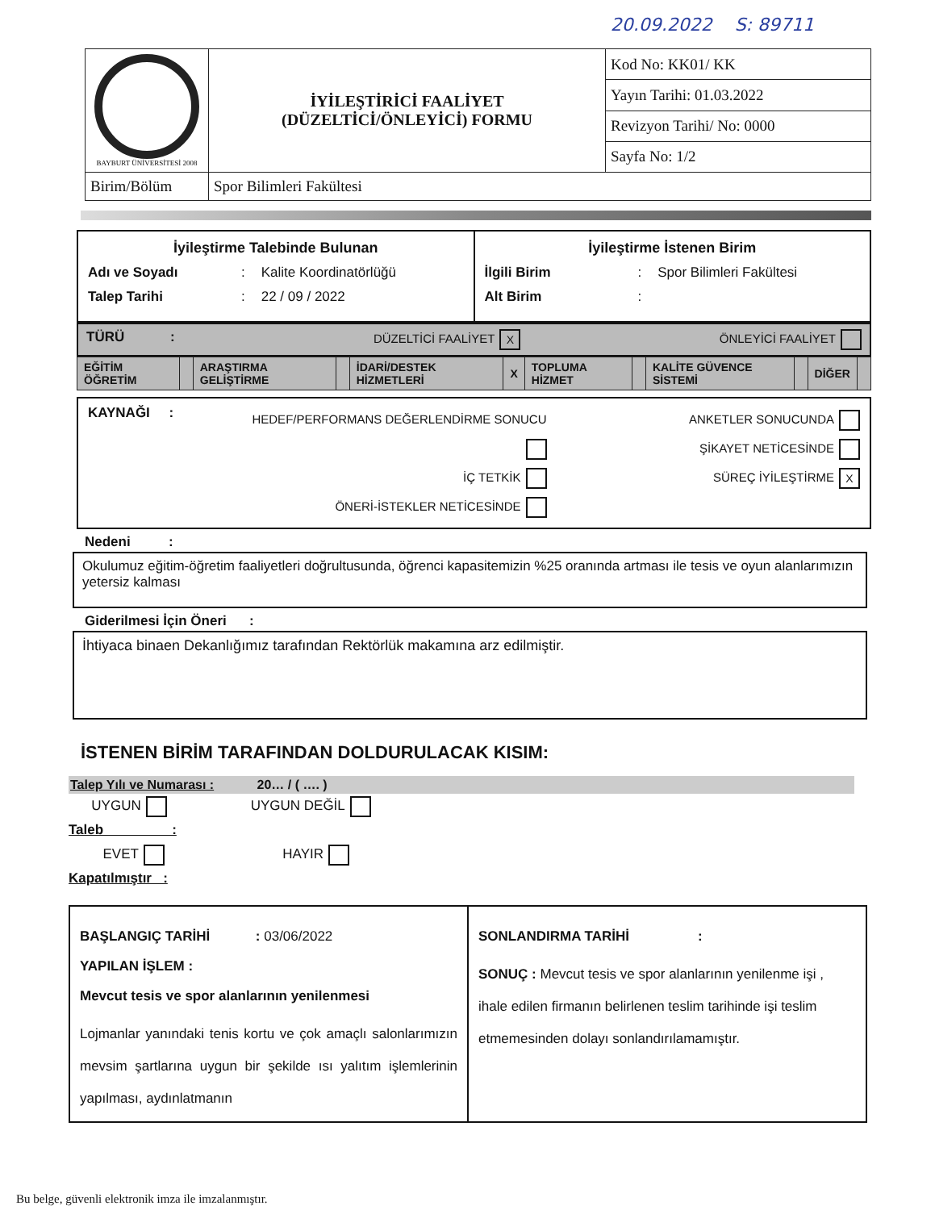20.09.2022 S: 89711
| BAYBURT ÜNİVERSİTESİ 2008 | İYİLEŞTİRİCİ FAALİYET (DÜZELTİCİ/ÖNLEYİCİ) FORMU | Kod No: KK01/ KK |
| | | Yayın Tarihi: 01.03.2022 |
| | | Revizyon Tarihi/ No: 0000 |
| | | Sayfa No: 1/2 |
| Birim/Bölüm | Spor Bilimleri Fakültesi | |
İyileştirme Talebinde Bulunan
Adı ve Soyadı: Kalite Koordinatörlüğü
Talep Tarihi: 22 / 09 / 2022
İyileştirme İstenen Birim
İlgili Birim: Spor Bilimleri Fakültesi
Alt Birim:
TÜRÜ : DÜZELTİCİ FAALİYET X ÖNLEYİCİ FAALİYET
| EĞİTİM ÖĞRETİM | | ARAŞTIRMA GELİŞTİRME | | İDARİ/DESTEK HİZMETLERİ | X | TOPLUMA HİZMET | | KALİTE GÜVENCE SİSTEMİ | | DİĞER | |
KAYNAĞI :
HEDEF/PERFORMANS DEĞERLENDİRME SONUCU
İÇ TETKİK
ÖNERİ-İSTEKLER NETİCESİNDE
ANKETLER SONUCUNDA
ŞİKAYET NETİCESİNDE
SÜREÇ İYİLEŞTİRME X
Nedeni :
Okulumuz eğitim-öğretim faaliyetleri doğrultusunda, öğrenci kapasitemizin %25 oranında artması ile tesis ve oyun alanlarımızın yetersiz kalması
Giderilmesi İçin Öneri :
İhtiyaca binaen Dekanlığımız tarafından Rektörlük makamına arz edilmiştir.
İSTENEN BİRİM TARAFINDAN DOLDURULACAK KISIM:
Talep Yılı ve Numarası : 20… / ( …. )
UYGUN UYGUN DEĞİL
Taleb :
EVET HAYIR
Kapatılmıştır :
BAŞLANGIÇ TARİHİ : 03/06/2022
YAPILAN İŞLEM :
Mevcut tesis ve spor alanlarının yenilenmesi
Lojmanlar yanındaki tenis kortu ve çok amaçlı salonlarımızın mevsim şartlarına uygun bir şekilde ısı yalıtım işlemlerinin yapılması, aydınlatmanın
SONLANDIRMA TARİHİ :
SONUÇ : Mevcut tesis ve spor alanlarının yenilenme işi , ihale edilen firmanın belirlenen teslim tarihinde işi teslim etmemesinden dolayı sonlandırılamamıştır.
Bu belge, güvenli elektronik imza ile imzalanmıştır.